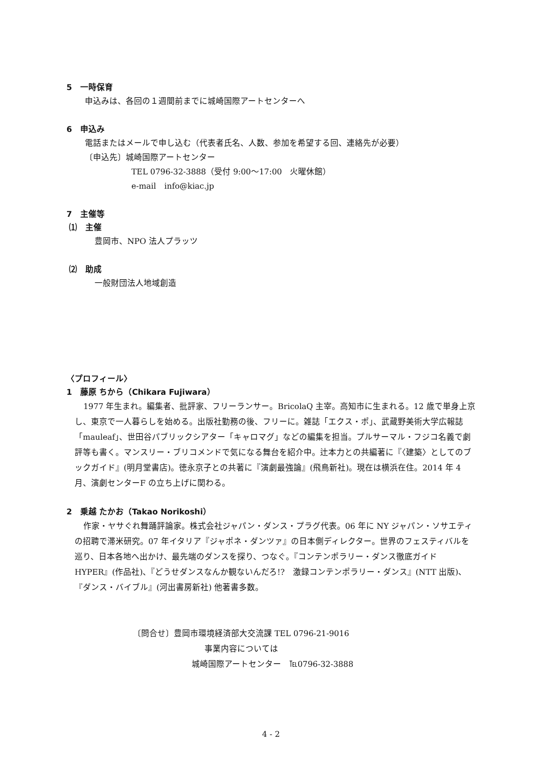5　一時保育
申込みは、各回の１週間前までに城崎国際アートセンターへ
6　申込み
電話またはメールで申し込む（代表者氏名、人数、参加を希望する回、連絡先が必要）
〔申込先〕城崎国際アートセンター
TEL 0796-32-3888（受付 9:00～17:00　火曜休館）
e-mail　info@kiac.jp
7　主催等
⑴　主催
豊岡市、NPO 法人プラッツ
⑵　助成
一般財団法人地域創造
〈プロフィール〉
1　藤原 ちから（Chikara Fujiwara）
1977 年生まれ。編集者、批評家、フリーランサー。BricolaQ 主宰。高知市に生まれる。12 歳で単身上京し、東京で一人暮らしを始める。出版社勤務の後、フリーに。雑誌「エクス・ポ」、武蔵野美術大学広報誌「mauleaf」、世田谷パブリックシアター「キャロマグ」などの編集を担当。プルサーマル・フジコ名義で劇評等も書く。マンスリー・ブリコメンドで気になる舞台を紹介中。辻本力との共編著に『〈建築〉としてのブックガイド』(明月堂書店)。徳永京子との共著に『演劇最強論』(飛鳥新社)。現在は横浜在住。2014 年 4 月、演劇センターF の立ち上げに関わる。
2　乗越 たかお（Takao Norikoshi）
作家・ヤサぐれ舞踊評論家。株式会社ジャパン・ダンス・プラグ代表。06 年に NY ジャパン・ソサエティの招聘で滞米研究。07 年イタリア『ジャポネ・ダンツァ』の日本側ディレクター。世界のフェスティバルを巡り、日本各地へ出かけ、最先端のダンスを探り、つなぐ。『コンテンポラリー・ダンス徹底ガイド HYPER』(作品社)、『どうせダンスなんか観ないんだろ!?　激録コンテンポラリー・ダンス』(NTT 出版)、『ダンス・バイブル』(河出書房新社) 他著書多数。
〔問合せ〕豊岡市環境経済部大交流課 TEL 0796-21-9016
事業内容については
城崎国際アートセンター　℡0796-32-3888
4 - 2